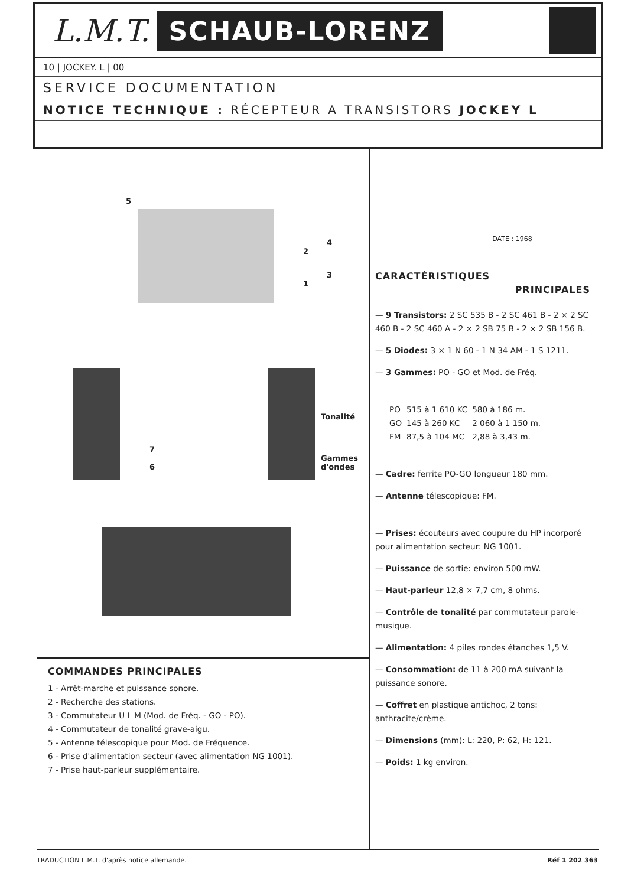L.M.T. SCHAUB-LORENZ
10 | JOCKEY. L | 00
SERVICE DOCUMENTATION
NOTICE TECHNIQUE : RÉCEPTEUR A TRANSISTORS JOCKEY L
5
4
2
3
1
Tonalité
7
6
Gammes
d'ondes
COMMANDES PRINCIPALES
1 - Arrêt-marche et puissance sonore.
2 - Recherche des stations.
3 - Commutateur U L M (Mod. de Fréq. - GO - PO).
4 - Commutateur de tonalité grave-aigu.
5 - Antenne télescopique pour Mod. de Fréquence.
6 - Prise d'alimentation secteur (avec alimentation NG 1001).
7 - Prise haut-parleur supplémentaire.
DATE : 1968
CARACTÉRISTIQUES
PRINCIPALES
— 9 Transistors: 2 SC 535 B - 2 SC 461 B - 2 × 2 SC 460 B - 2 SC 460 A - 2 × 2 SB 75 B - 2 × 2 SB 156 B.
— 5 Diodes: 3 × 1 N 60 - 1 N 34 AM - 1 S 1211.
— 3 Gammes: PO - GO et Mod. de Fréq.
| PO | 515 à 1 610 KC | 580 à 186 m. |
| GO | 145 à 260 KC | 2 060 à 1 150 m. |
| FM | 87,5 à 104 MC | 2,88 à 3,43 m. |
— Cadre: ferrite PO-GO longueur 180 mm.
— Antenne télescopique: FM.
— Prises: écouteurs avec coupure du HP incorporé pour alimentation secteur: NG 1001.
— Puissance de sortie: environ 500 mW.
— Haut-parleur 12,8 × 7,7 cm, 8 ohms.
— Contrôle de tonalité par commutateur parole-musique.
— Alimentation: 4 piles rondes étanches 1,5 V.
— Consommation: de 11 à 200 mA suivant la puissance sonore.
— Coffret en plastique antichoc, 2 tons: anthracite/crème.
— Dimensions (mm): L: 220, P: 62, H: 121.
— Poids: 1 kg environ.
TRADUCTION L.M.T. d'après notice allemande. Réf 1 202 363